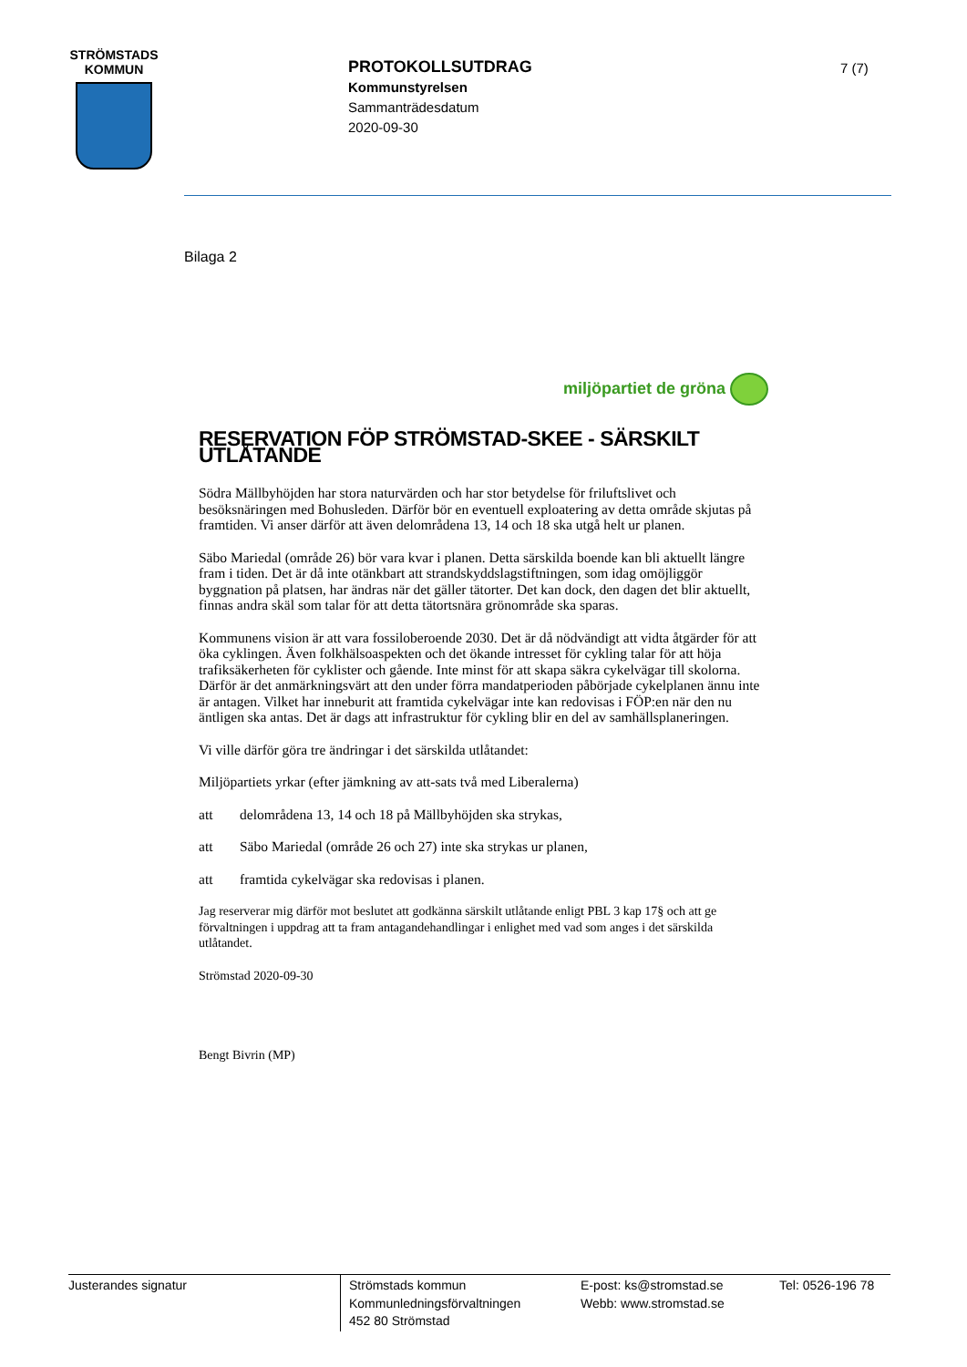STRÖMSTADS
KOMMUN
PROTOKOLLSUTDRAG
Kommunstyrelsen
Sammanträdesdatum
2020-09-30
7 (7)
Bilaga 2
miljöpartiet de gröna
RESERVATION FÖP STRÖMSTAD-SKEE - SÄRSKILT UTLÅTANDE
Södra Mällbyhöjden har stora naturvärden och har stor betydelse för friluftslivet och besöksnäringen med Bohusleden. Därför bör en eventuell exploatering av detta område skjutas på framtiden. Vi anser därför att även delområdena 13, 14 och 18 ska utgå helt ur planen.
Säbo Mariedal (område 26) bör vara kvar i planen. Detta särskilda boende kan bli aktuellt längre fram i tiden. Det är då inte otänkbart att strandskyddslagstiftningen, som idag omöjliggör byggnation på platsen, har ändras när det gäller tätorter. Det kan dock, den dagen det blir aktuellt, finnas andra skäl som talar för att detta tätortsnära grönområde ska sparas.
Kommunens vision är att vara fossiloberoende 2030. Det är då nödvändigt att vidta åtgärder för att öka cyklingen. Även folkhälsoaspekten och det ökande intresset för cykling talar för att höja trafiksäkerheten för cyklister och gående. Inte minst för att skapa säkra cykelvägar till skolorna. Därför är det anmärkningsvärt att den under förra mandatperioden påbörjade cykelplanen ännu inte är antagen. Vilket har inneburit att framtida cykelvägar inte kan redovisas i FÖP:en när den nu äntligen ska antas. Det är dags att infrastruktur för cykling blir en del av samhällsplaneringen.
Vi ville därför göra tre ändringar i det särskilda utlåtandet:
Miljöpartiets yrkar (efter jämkning av att-sats två med Liberalerna)
att delområdena 13, 14 och 18 på Mällbyhöjden ska strykas,
att Säbo Mariedal (område 26 och 27) inte ska strykas ur planen,
att framtida cykelvägar ska redovisas i planen.
Jag reserverar mig därför mot beslutet att godkänna särskilt utlåtande enligt PBL 3 kap 17§ och att ge förvaltningen i uppdrag att ta fram antagandehandlingar i enlighet med vad som anges i det särskilda utlåtandet.
Strömstad 2020-09-30
Bengt Bivrin (MP)
Justerandes signatur
Strömstads kommun
Kommunledningsförvaltningen
452 80 Strömstad
E-post: ks@stromstad.se
Webb: www.stromstad.se
Tel: 0526-196 78